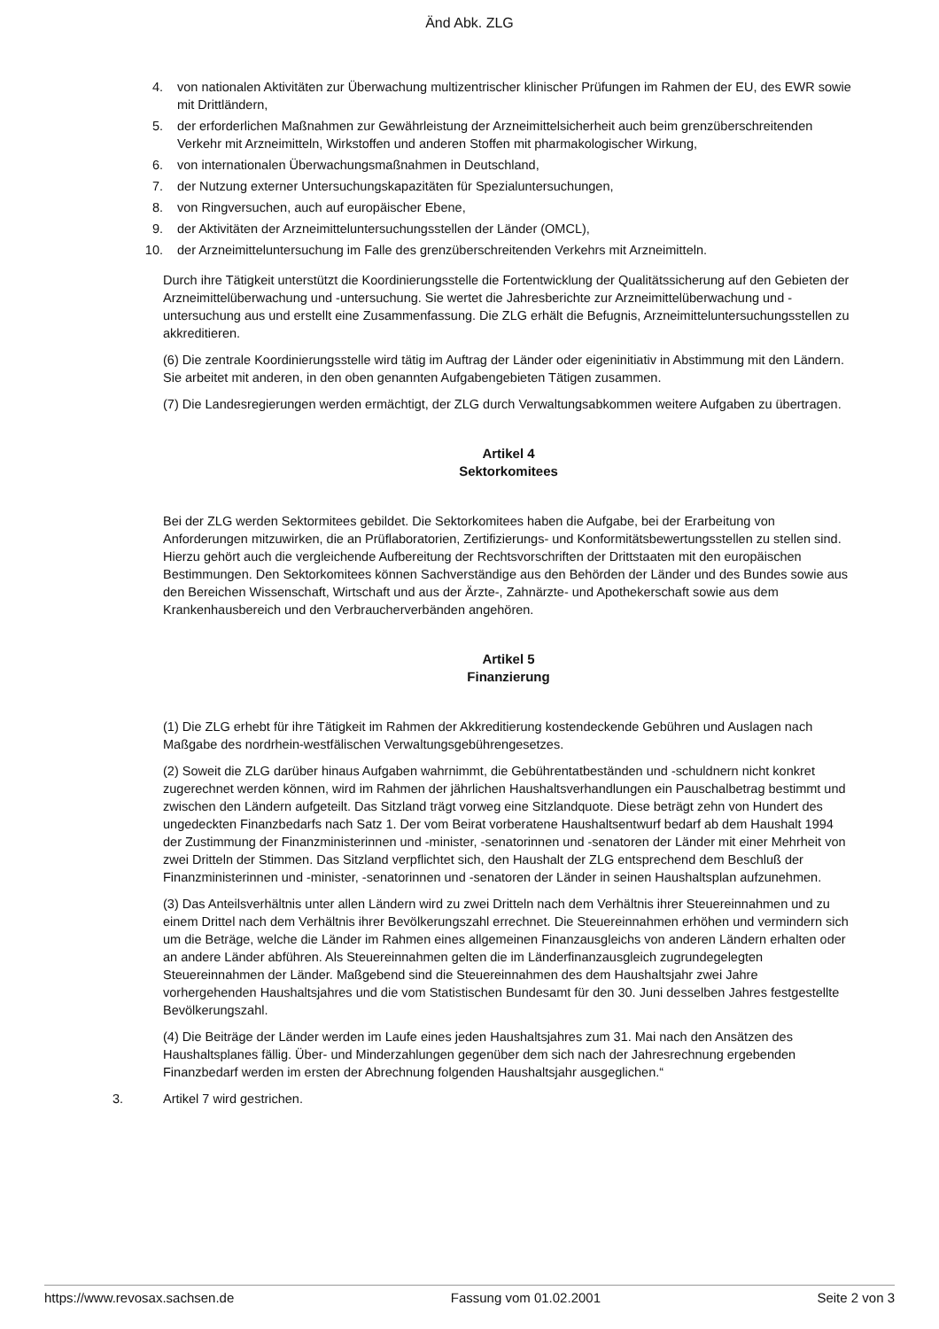Änd Abk. ZLG
4. von nationalen Aktivitäten zur Überwachung multizentrischer klinischer Prüfungen im Rahmen der EU, des EWR sowie mit Drittländern,
5. der erforderlichen Maßnahmen zur Gewährleistung der Arzneimittelsicherheit auch beim grenzüberschreitenden Verkehr mit Arzneimitteln, Wirkstoffen und anderen Stoffen mit pharmakologischer Wirkung,
6. von internationalen Überwachungsmaßnahmen in Deutschland,
7. der Nutzung externer Untersuchungskapazitäten für Spezialuntersuchungen,
8. von Ringversuchen, auch auf europäischer Ebene,
9. der Aktivitäten der Arzneimitteluntersuchungsstellen der Länder (OMCL),
10. der Arzneimitteluntersuchung im Falle des grenzüberschreitenden Verkehrs mit Arzneimitteln.
Durch ihre Tätigkeit unterstützt die Koordinierungsstelle die Fortentwicklung der Qualitätssicherung auf den Gebieten der Arzneimittelüberwachung und -untersuchung. Sie wertet die Jahresberichte zur Arzneimittelüberwachung und -untersuchung aus und erstellt eine Zusammenfassung. Die ZLG erhält die Befugnis, Arzneimitteluntersuchungsstellen zu akkreditieren.
(6) Die zentrale Koordinierungsstelle wird tätig im Auftrag der Länder oder eigeninitiativ in Abstimmung mit den Ländern. Sie arbeitet mit anderen, in den oben genannten Aufgabengebieten Tätigen zusammen.
(7) Die Landesregierungen werden ermächtigt, der ZLG durch Verwaltungsabkommen weitere Aufgaben zu übertragen.
Artikel 4
Sektorkomitees
Bei der ZLG werden Sektormitees gebildet. Die Sektorkomitees haben die Aufgabe, bei der Erarbeitung von Anforderungen mitzuwirken, die an Prüflaboratorien, Zertifizierungs- und Konformitätsbewertungsstellen zu stellen sind. Hierzu gehört auch die vergleichende Aufbereitung der Rechtsvorschriften der Drittstaaten mit den europäischen Bestimmungen. Den Sektorkomitees können Sachverständige aus den Behörden der Länder und des Bundes sowie aus den Bereichen Wissenschaft, Wirtschaft und aus der Ärzte-, Zahnärzte- und Apothekerschaft sowie aus dem Krankenhausbereich und den Verbraucherverbänden angehören.
Artikel 5
Finanzierung
(1) Die ZLG erhebt für ihre Tätigkeit im Rahmen der Akkreditierung kostendeckende Gebühren und Auslagen nach Maßgabe des nordrhein-westfälischen Verwaltungsgebührengesetzes.
(2) Soweit die ZLG darüber hinaus Aufgaben wahrnimmt, die Gebührentatbeständen und -schuldnern nicht konkret zugerechnet werden können, wird im Rahmen der jährlichen Haushaltsverhandlungen ein Pauschalbetrag bestimmt und zwischen den Ländern aufgeteilt. Das Sitzland trägt vorweg eine Sitzlandquote. Diese beträgt zehn von Hundert des ungedeckten Finanzbedarfs nach Satz 1. Der vom Beirat vorberatene Haushaltsentwurf bedarf ab dem Haushalt 1994 der Zustimmung der Finanzministerinnen und -minister, -senatorinnen und -senatoren der Länder mit einer Mehrheit von zwei Dritteln der Stimmen. Das Sitzland verpflichtet sich, den Haushalt der ZLG entsprechend dem Beschluß der Finanzministerinnen und -minister, -senatorinnen und -senatoren der Länder in seinen Haushaltsplan aufzunehmen.
(3) Das Anteilsverhältnis unter allen Ländern wird zu zwei Dritteln nach dem Verhältnis ihrer Steuereinnahmen und zu einem Drittel nach dem Verhältnis ihrer Bevölkerungszahl errechnet. Die Steuereinnahmen erhöhen und vermindern sich um die Beträge, welche die Länder im Rahmen eines allgemeinen Finanzausgleichs von anderen Ländern erhalten oder an andere Länder abführen. Als Steuereinnahmen gelten die im Länderfinanzausgleich zugrundegelegten Steuereinnahmen der Länder. Maßgebend sind die Steuereinnahmen des dem Haushaltsjahr zwei Jahre vorhergehenden Haushaltsjahres und die vom Statistischen Bundesamt für den 30. Juni desselben Jahres festgestellte Bevölkerungszahl.
(4) Die Beiträge der Länder werden im Laufe eines jeden Haushaltsjahres zum 31. Mai nach den Ansätzen des Haushaltsplanes fällig. Über- und Minderzahlungen gegenüber dem sich nach der Jahresrechnung ergebenden Finanzbedarf werden im ersten der Abrechnung folgenden Haushaltsjahr ausgeglichen.“
3. Artikel 7 wird gestrichen.
https://www.revosax.sachsen.de Fassung vom 01.02.2001 Seite 2 von 3